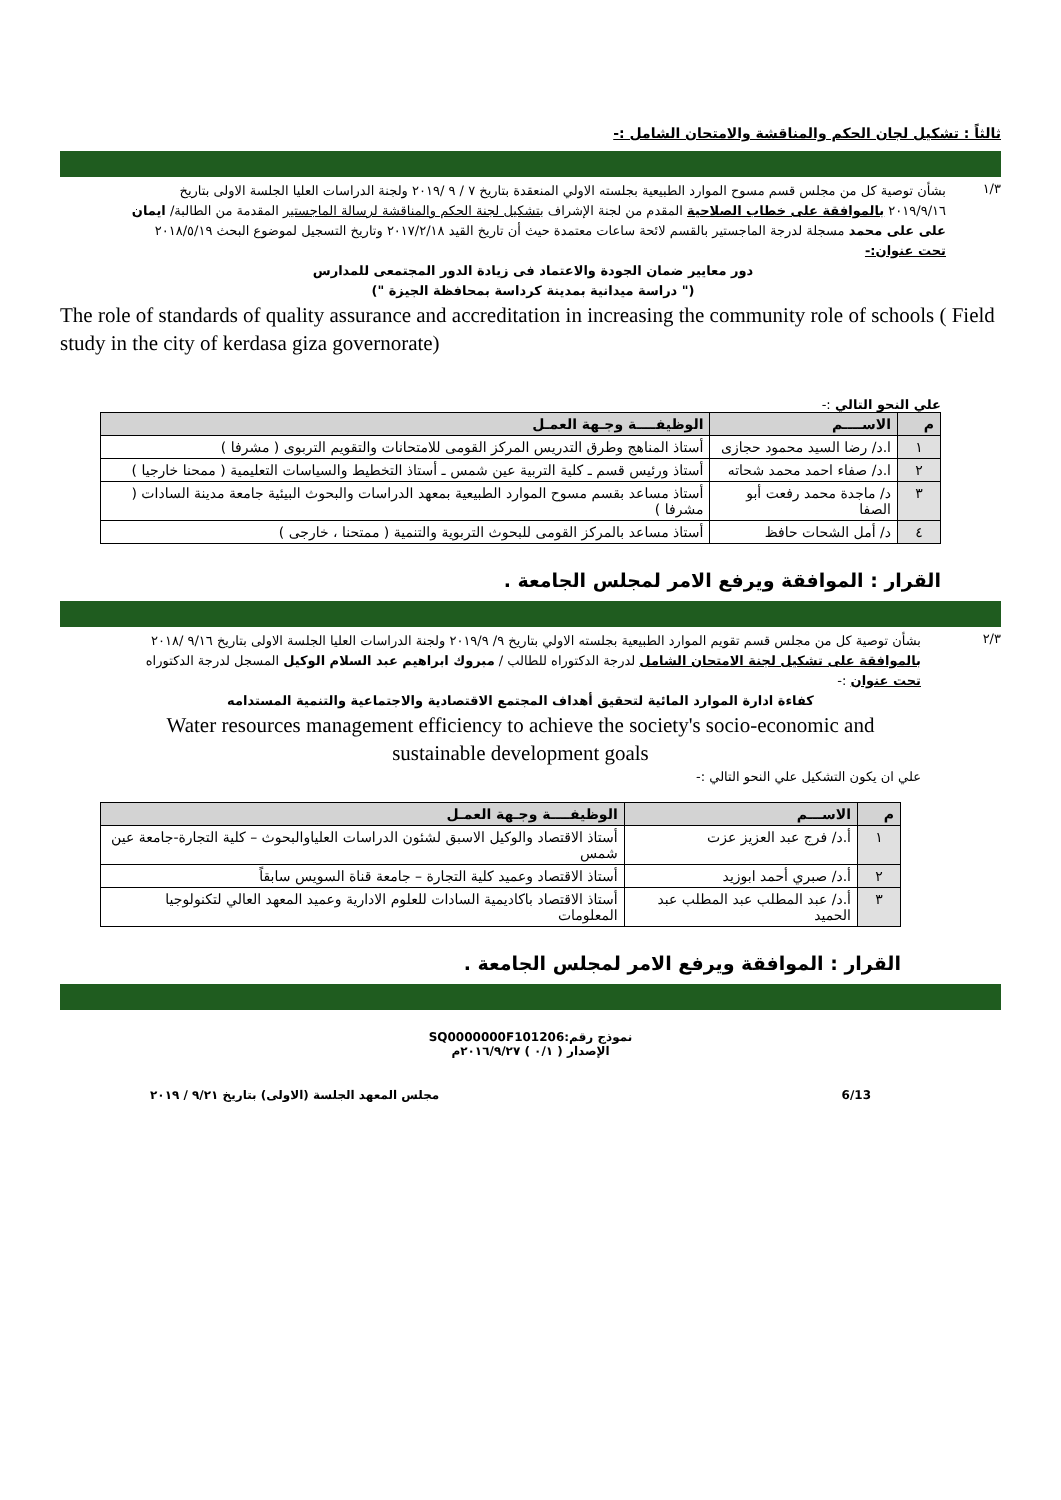ثالثاً : تشكيل لجان الحكم والمناقشة والامتحان الشامل :-
١/٣
بشأن توصية كل من مجلس قسم مسوح الموارد الطبيعية بجلسته الاولي المنعقدة بتاريخ ٧ / ٩ /٢٠١٩ ولجنة الدراسات العليا الجلسة الاولى بتاريخ ٢٠١٩/٩/١٦ بالموافقة على خطاب الصلاحية المقدم من لجنة الإشراف بتشكيل لجنة الحكم والمناقشة لرسالة الماجستير المقدمة من الطالبة/ ايمان على على محمد مسجلة لدرجة الماجستير بالقسم لائحة ساعات معتمدة حيث أن تاريخ القيد ٢٠١٧/٢/١٨ وتاريخ التسجيل لموضوع البحث ٢٠١٨/٥/١٩
تحت عنوان:-
دور معايير ضمان الجودة والاعتماد فى زيادة الدور المجتمعى للمدارس
(" دراسة ميدانية بمدينة كرداسة بمحافظة الجيزة ")
The role of standards of quality assurance and accreditation in increasing the community role of schools ( Field study in the city of kerdasa giza governorate)
علي النحو التالي :-
| م | الاســــم | الوظيفــــة وجـهة العمـل |
| --- | --- | --- |
| ١ | ا.د/ رضا السيد محمود حجازى | أستاذ المناهج وطرق التدريس المركز القومى للامتحانات والتقويم التربوى ( مشرفا ) |
| ٢ | ا.د/ صفاء احمد محمد شحاته | أستاذ ورئيس قسم ـ كلية التربية عين شمس ـ أستاذ التخطيط والسياسات التعليمية ( ممحنا خارجيا ) |
| ٣ | د/ ماجدة محمد رفعت أبو الصفا | أستاذ مساعد بقسم مسوح الموارد الطبيعية بمعهد الدراسات والبحوث البيئية جامعة مدينة السادات ( مشرفا ) |
| ٤ | د/ أمل الشحات حافظ | أستاذ مساعد بالمركز القومى للبحوث التربوية والتنمية ( ممتحنا ، خارجى ) |
القرار : الموافقة ويرفع الامر لمجلس الجامعة .
٢/٣
بشأن توصية كل من مجلس قسم تقويم الموارد الطبيعية بجلسته الاولي بتاريخ ٩/ ٢٠١٩/٩ ولجنة الدراسات العليا الجلسة الاولى بتاريخ ٩/١٦ /٢٠١٨ بالموافقة على تشكيل لجنة الامتحان الشامل لدرجة الدكتوراه للطالب / مبروك ابراهيم عبد السلام الوكيل المسجل لدرجة الدكتوراه
تحت عنوان :-
كفاءة ادارة الموارد المائية لتحقيق أهداف المجتمع الاقتصادية والاجتماعية والتنمية المستدامه
Water resources management efficiency to achieve the society's socio-economic and sustainable development goals
علي ان يكون التشكيل علي النحو التالي :-
| م | الاســـم | الوظيفــــة وجـهة العمـل |
| --- | --- | --- |
| ١ | أ.د/ فرج عبد العزيز عزت | أستاذ الاقتصاد والوكيل الاسبق لشئون الدراسات العلياوالبحوث – كلية التجارة-جامعة عين شمس |
| ٢ | أ.د/ صبري أحمد ابوزيد | أستاذ الاقتصاد وعميد كلية التجارة – جامعة قناة السويس سابقاً |
| ٣ | أ.د/ عبد المطلب عبد المطلب عبد الحميد | أستاذ الاقتصاد باكاديمية السادات للعلوم الادارية وعميد المعهد العالي لتكنولوجيا المعلومات |
القرار : الموافقة ويرفع الامر لمجلس الجامعة .
نموذج رقم:SQ0000000F101206
الإصدار ( ٠/١ ) ٢٠١٦/٩/٢٧م
6/13 مجلس المعهد الجلسة (الاولى) بتاريخ ٩/٢١ / ٢٠١٩